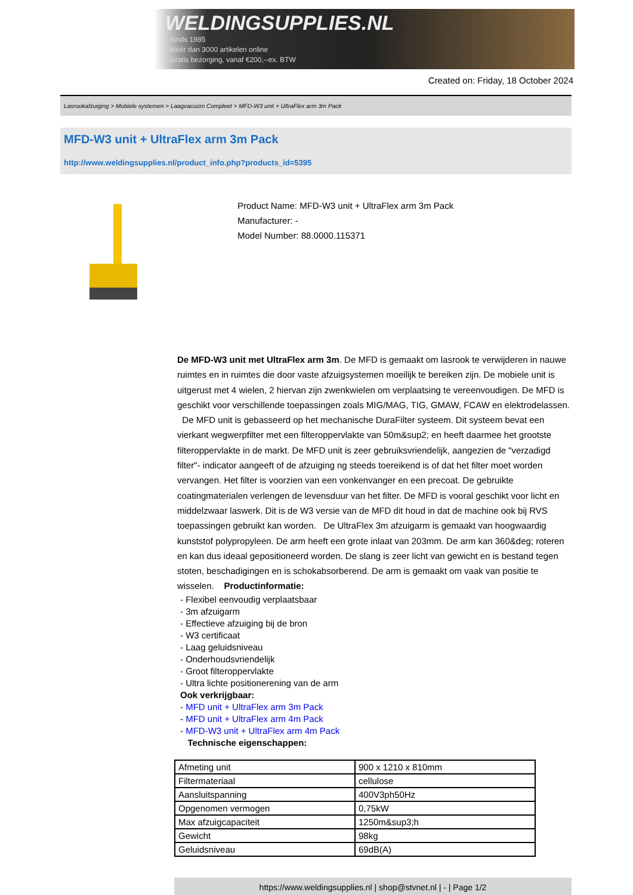WELDINGSUPPLIES.NL
- Sinds 1985
- Méér dan 3000 artikelen online
- Gratis bezorging, vanaf €200,--ex. BTW
Created on: Friday, 18 October 2024
Lasrookafzuiging > Mobiele systemen > Laagvacuüm Compleet > MFD-W3 unit + UltraFlex arm 3m Pack
MFD-W3 unit + UltraFlex arm 3m Pack
http://www.weldingsupplies.nl/product_info.php?products_id=5395
Product Name: MFD-W3 unit + UltraFlex arm 3m Pack
Manufacturer: -
Model Number: 88.0000.115371
De MFD-W3 unit met UltraFlex arm 3m. De MFD is gemaakt om lasrook te verwijderen in nauwe ruimtes en in ruimtes die door vaste afzuigsystemen moeilijk te bereiken zijn. De mobiele unit is uitgerust met 4 wielen, 2 hiervan zijn zwenkwielen om verplaatsing te vereenvoudigen. De MFD is geschikt voor verschillende toepassingen zoals MIG/MAG, TIG, GMAW, FCAW en elektrodelassen. De MFD unit is gebasseerd op het mechanische DuraFilter systeem. Dit systeem bevat een vierkant wegwerpfilter met een filteroppervlakte van 50m&sup2; en heeft daarmee het grootste filteroppervlakte in de markt. De MFD unit is zeer gebruiksvriendelijk, aangezien de "verzadigd filter"- indicator aangeeft of de afzuiging ng steeds toereikend is of dat het filter moet worden vervangen. Het filter is voorzien van een vonkenvanger en een precoat. De gebruikte coatingmaterialen verlengen de levensduur van het filter. De MFD is vooral geschikt voor licht en middelzwaar laswerk. Dit is de W3 versie van de MFD dit houd in dat de machine ook bij RVS toepassingen gebruikt kan worden. De UltraFlex 3m afzuigarm is gemaakt van hoogwaardig kunststof polypropyleen. De arm heeft een grote inlaat van 203mm. De arm kan 360&deg; roteren en kan dus ideaal gepositioneerd worden. De slang is zeer licht van gewicht en is bestand tegen stoten, beschadigingen en is schokabsorberend. De arm is gemaakt om vaak van positie te wisselen. Productinformatie:
- Flexibel eenvoudig verplaatsbaar
- 3m afzuigarm
- Effectieve afzuiging bij de bron
- W3 certificaat
- Laag geluidsniveau
- Onderhoudsvriendelijk
- Groot filteroppervlakte
- Ultra lichte positionerening van de arm
Ook verkrijgbaar:
- MFD unit + UltraFlex arm 3m Pack
- MFD unit + UltraFlex arm 4m Pack
- MFD-W3 unit + UltraFlex arm 4m Pack
Technische eigenschappen:
| Afmeting unit | 900 x 1210 x 810mm |
| Filtermateriaal | cellulose |
| Aansluitspanning | 400V3ph50Hz |
| Opgenomen vermogen | 0,75kW |
| Max afzuigcapaciteit | 1250m&sup3;h |
| Gewicht | 98kg |
| Geluidsniveau | 69dB(A) |
https://www.weldingsupplies.nl | shop@stvnet.nl | - | Page 1/2